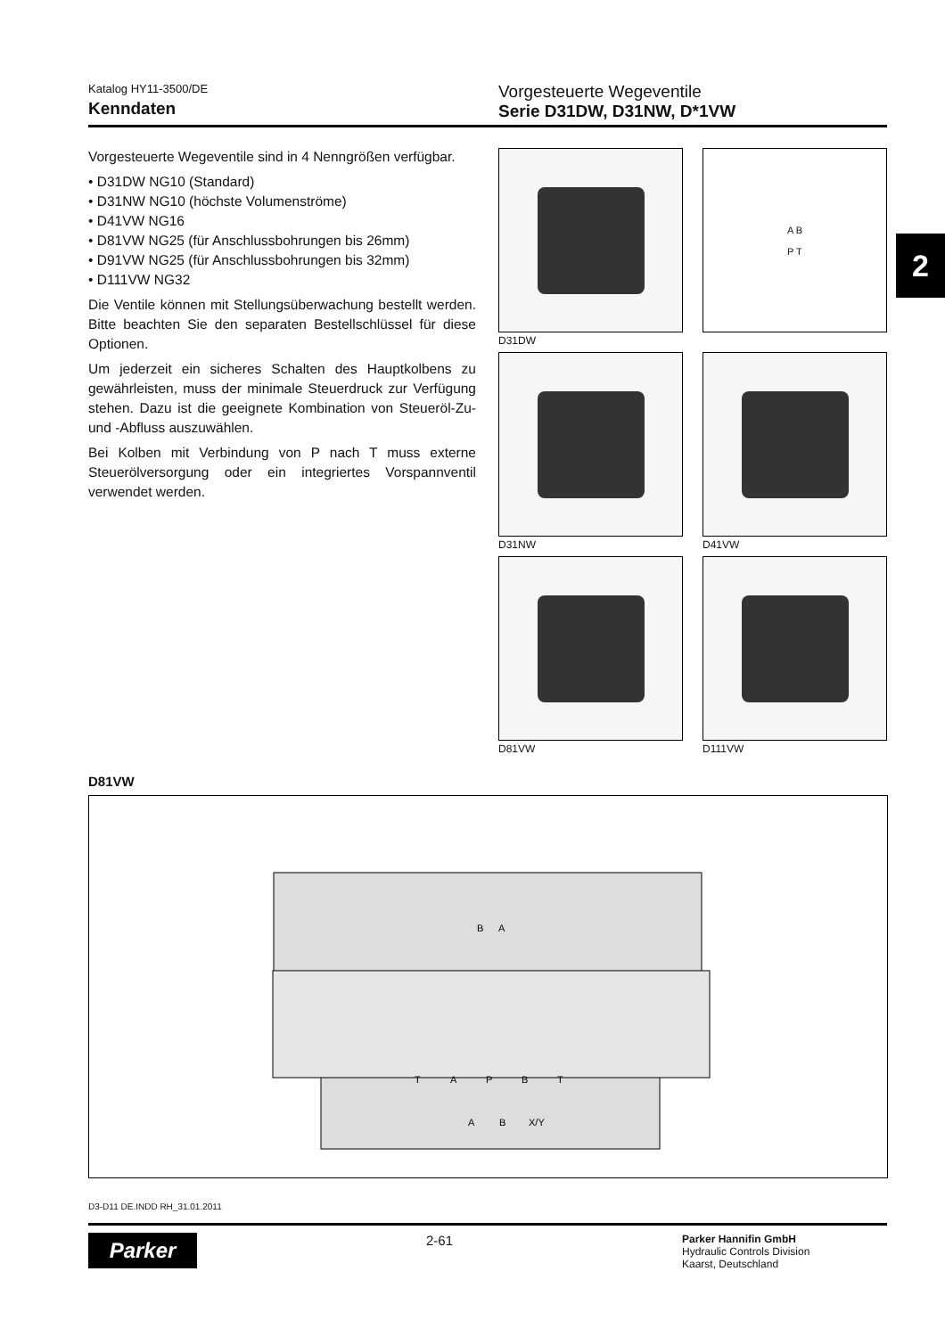Katalog HY11-3500/DE
Kenndaten
Vorgesteuerte Wegeventile
Serie D31DW, D31NW, D*1VW
Vorgesteuerte Wegeventile sind in 4 Nenngrößen verfügbar.
• D31DW NG10 (Standard)
• D31NW NG10 (höchste Volumenströme)
• D41VW NG16
• D81VW NG25 (für Anschlussbohrungen bis 26mm)
• D91VW NG25 (für Anschlussbohrungen bis 32mm)
• D111VW NG32
Die Ventile können mit Stellungsüberwachung bestellt werden. Bitte beachten Sie den separaten Bestellschlüssel für diese Optionen.
Um jederzeit ein sicheres Schalten des Hauptkolbens zu gewährleisten, muss der minimale Steuerdruck zur Verfügung stehen. Dazu ist die geeignete Kombination von Steueröl-Zu- und -Abfluss auszuwählen.
Bei Kolben mit Verbindung von P nach T muss externe Steuerölversorgung oder ein integriertes Vorspannventil verwendet werden.
A B
P T
D31DW
D31NW
D41VW
D81VW
D111VW
2
D81VW
B
A
T
A
P
B
T
A
B
X/Y
D3-D11 DE.INDD RH_31.01.2011
Parker
2-61
Parker Hannifin GmbH
Hydraulic Controls Division
Kaarst, Deutschland